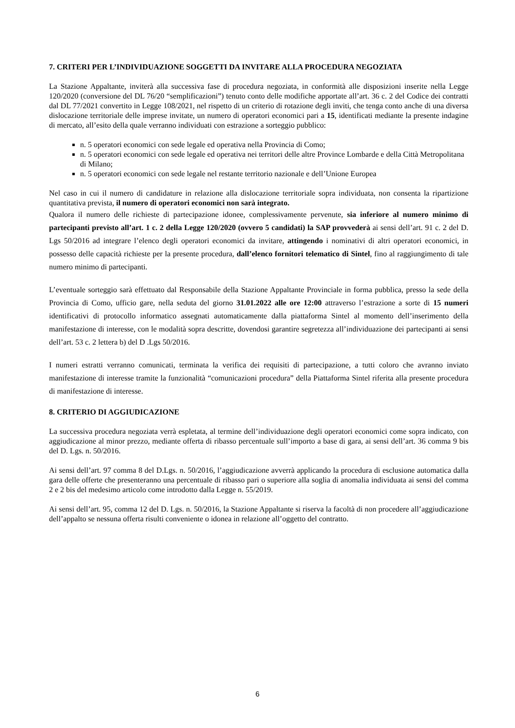7. CRITERI PER L’INDIVIDUAZIONE SOGGETTI DA INVITARE ALLA PROCEDURA NEGOZIATA
La Stazione Appaltante, inviterà alla successiva fase di procedura negoziata, in conformità alle disposizioni inserite nella Legge 120/2020 (conversione del DL 76/20 “semplificazioni”) tenuto conto delle modifiche apportate all’art. 36 c. 2 del Codice dei contratti dal DL 77/2021 convertito in Legge 108/2021, nel rispetto di un criterio di rotazione degli inviti, che tenga conto anche di una diversa dislocazione territoriale delle imprese invitate, un numero di operatori economici pari a 15, identificati mediante la presente indagine di mercato, all’esito della quale verranno individuati con estrazione a sorteggio pubblico:
n. 5 operatori economici con sede legale ed operativa nella Provincia di Como;
n. 5 operatori economici con sede legale ed operativa nei territori delle altre Province Lombarde e della Città Metropolitana di Milano;
n. 5 operatori economici con sede legale nel restante territorio nazionale e dell’Unione Europea
Nel caso in cui il numero di candidature in relazione alla dislocazione territoriale sopra individuata, non consenta la ripartizione quantitativa prevista, il numero di operatori economici non sarà integrato.
Qualora il numero delle richieste di partecipazione idonee, complessivamente pervenute, sia inferiore al numero minimo di partecipanti previsto all’art. 1 c. 2 della Legge 120/2020 (ovvero 5 candidati) la SAP provvederà ai sensi dell’art. 91 c. 2 del D. Lgs 50/2016 ad integrare l’elenco degli operatori economici da invitare, attingendo i nominativi di altri operatori economici, in possesso delle capacità richieste per la presente procedura, dall’elenco fornitori telematico di Sintel, fino al raggiungimento di tale numero minimo di partecipanti.
L’eventuale sorteggio sarà effettuato dal Responsabile della Stazione Appaltante Provinciale in forma pubblica, presso la sede della Provincia di Como, ufficio gare, nella seduta del giorno 31.01.2022 alle ore 12:00 attraverso l’estrazione a sorte di 15 numeri identificativi di protocollo informatico assegnati automaticamente dalla piattaforma Sintel al momento dell’inserimento della manifestazione di interesse, con le modalità sopra descritte, dovendosi garantire segretezza all’individuazione dei partecipanti ai sensi dell’art. 53 c. 2 lettera b) del D .Lgs 50/2016.
I numeri estratti verranno comunicati, terminata la verifica dei requisiti di partecipazione, a tutti coloro che avranno inviato manifestazione di interesse tramite la funzionalità “comunicazioni procedura” della Piattaforma Sintel riferita alla presente procedura di manifestazione di interesse.
8. CRITERIO DI AGGIUDICAZIONE
La successiva procedura negoziata verrà espletata, al termine dell’individuazione degli operatori economici come sopra indicato, con aggiudicazione al minor prezzo, mediante offerta di ribasso percentuale sull’importo a base di gara, ai sensi dell’art. 36 comma 9 bis del D. Lgs. n. 50/2016.
Ai sensi dell’art. 97 comma 8 del D.Lgs. n. 50/2016, l’aggiudicazione avverrà applicando la procedura di esclusione automatica dalla gara delle offerte che presenteranno una percentuale di ribasso pari o superiore alla soglia di anomalia individuata ai sensi del comma 2 e 2 bis del medesimo articolo come introdotto dalla Legge n. 55/2019.
Ai sensi dell’art. 95, comma 12 del D. Lgs. n. 50/2016, la Stazione Appaltante si riserva la facoltà di non procedere all’aggiudicazione dell’appalto se nessuna offerta risulti conveniente o idonea in relazione all’oggetto del contratto.
6